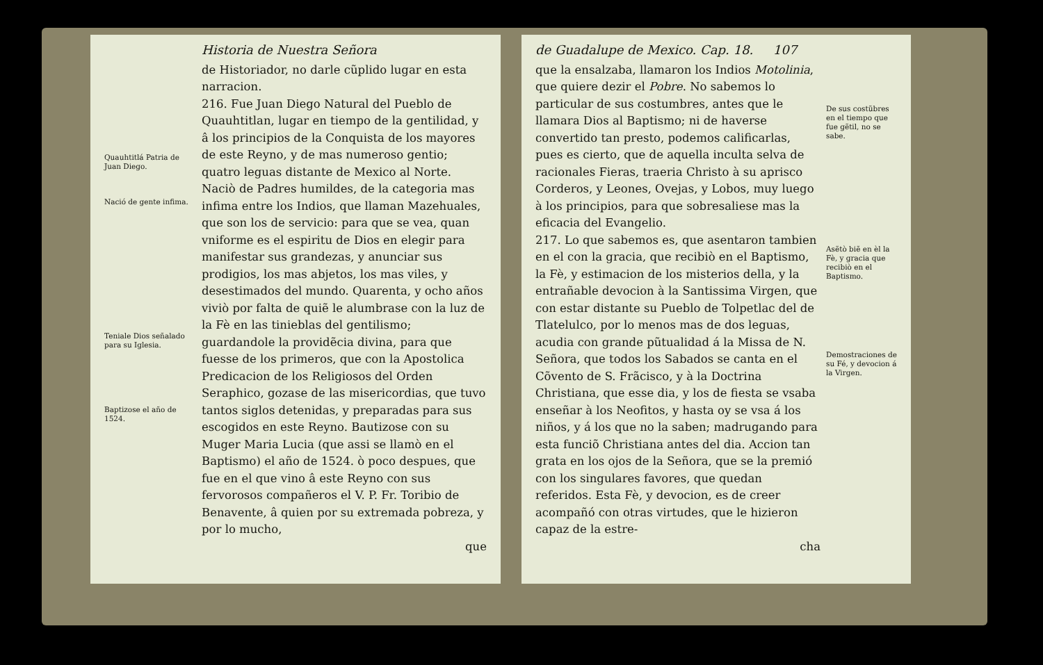Quauhtitlá Patria de Juan Diego.
Nació de gente infima.
Teniale Dios señalado para su Iglesia.
Baptizose el año de 1524.
Historia de Nuestra Señora
de Historiador, no darle cũplido lugar en esta narracion.
216. Fue Juan Diego Natural del Pueblo de Quauhtitlan, lugar en tiempo de la gentilidad, y â los principios de la Conquista de los mayores de este Reyno, y de mas numeroso gentio; quatro leguas distante de Mexico al Norte. Naciò de Padres humildes, de la categoria mas infima entre los Indios, que llaman Mazehuales, que son los de servicio: para que se vea, quan vniforme es el espiritu de Dios en elegir para manifestar sus grandezas, y anunciar sus prodigios, los mas abjetos, los mas viles, y desestimados del mundo. Quarenta, y ocho años viviò por falta de quiẽ le alumbrase con la luz de la Fè en las tinieblas del gentilismo; guardandole la providẽcia divina, para que fuesse de los primeros, que con la Apostolica Predicacion de los Religiosos del Orden Seraphico, gozase de las misericordias, que tuvo tantos siglos detenidas, y preparadas para sus escogidos en este Reyno. Bautizose con su Muger Maria Lucia (que assi se llamò en el Baptismo) el año de 1524. ò poco despues, que fue en el que vino â este Reyno con sus fervorosos compañeros el V. P. Fr. Toribio de Benavente, â quien por su extremada pobreza, y por lo mucho,
que
de Guadalupe de Mexico. Cap. 18. 107
que la ensalzaba, llamaron los Indios Motolinia, que quiere dezir el Pobre. No sabemos lo particular de sus costumbres, antes que le llamara Dios al Baptismo; ni de haverse convertido tan presto, podemos calificarlas, pues es cierto, que de aquella inculta selva de racionales Fieras, traeria Christo à su aprisco Corderos, y Leones, Ovejas, y Lobos, muy luego à los principios, para que sobresaliese mas la eficacia del Evangelio.
217. Lo que sabemos es, que asentaron tambien en el con la gracia, que recibiò en el Baptismo, la Fè, y estimacion de los misterios della, y la entrañable devocion à la Santissima Virgen, que con estar distante su Pueblo de Tolpetlac del de Tlatelulco, por lo menos mas de dos leguas, acudia con grande pũtualidad á la Missa de N. Señora, que todos los Sabados se canta en el Cõvento de S. Frãcisco, y à la Doctrina Christiana, que esse dia, y los de fiesta se vsaba enseñar à los Neofitos, y hasta oy se vsa á los niños, y á los que no la saben; madrugando para esta funciõ Christiana antes del dia. Accion tan grata en los ojos de la Señora, que se la premió con los singulares favores, que quedan referidos. Esta Fè, y devocion, es de creer acompañó con otras virtudes, que le hizieron capaz de la estre-
cha
De sus costũbres en el tiempo que fue gẽtil, no se sabe.
Asẽtò biẽ en èl la Fè, y gracia que recibiò en el Baptismo.
Demostraciones de su Fé, y devocion á la Virgen.